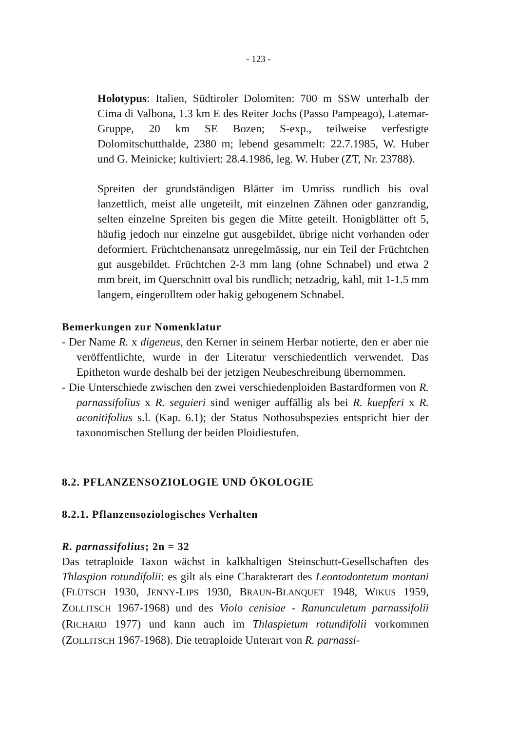- 123 -
Holotypus: Italien, Südtiroler Dolomiten: 700 m SSW unterhalb der Cima di Valbona, 1.3 km E des Reiter Jochs (Passo Pampeago), Latemar-Gruppe, 20 km SE Bozen; S-exp., teilweise verfestigte Dolomitschutthalde, 2380 m; lebend gesammelt: 22.7.1985, W. Huber und G. Meinicke; kultiviert: 28.4.1986, leg. W. Huber (ZT, Nr. 23788).
Spreiten der grundständigen Blätter im Umriss rundlich bis oval lanzettlich, meist alle ungeteilt, mit einzelnen Zähnen oder ganzrandig, selten einzelne Spreiten bis gegen die Mitte geteilt. Honigblätter oft 5, häufig jedoch nur einzelne gut ausgebildet, übrige nicht vorhanden oder deformiert. Früchtchenansatz unregelmässig, nur ein Teil der Früchtchen gut ausgebildet. Früchtchen 2-3 mm lang (ohne Schnabel) und etwa 2 mm breit, im Querschnitt oval bis rundlich; netzadrig, kahl, mit 1-1.5 mm langem, eingerolltem oder hakig gebogenem Schnabel.
Bemerkungen zur Nomenklatur
- Der Name R. x digeneus, den Kerner in seinem Herbar notierte, den er aber nie veröffentlichte, wurde in der Literatur verschiedentlich verwendet. Das Epitheton wurde deshalb bei der jetzigen Neubeschreibung übernommen.
- Die Unterschiede zwischen den zwei verschiedenploiden Bastardformen von R. parnassifolius x R. seguieri sind weniger auffällig als bei R. kuepferi x R. aconitifolius s.l. (Kap. 6.1); der Status Nothosubspezies entspricht hier der taxonomischen Stellung der beiden Ploidiestufen.
8.2. PFLANZENSOZIOLOGIE UND ÖKOLOGIE
8.2.1. Pflanzensoziologisches Verhalten
R. parnassifolius; 2n = 32
Das tetraploide Taxon wächst in kalkhaltigen Steinschutt-Gesellschaften des Thlaspion rotundifolii: es gilt als eine Charakterart des Leontodontetum montani (FLÜTSCH 1930, JENNY-LIPS 1930, BRAUN-BLANQUET 1948, WIKUS 1959, ZOLLITSCH 1967-1968) und des Violo cenisiae - Ranunculetum parnassifolii (RICHARD 1977) und kann auch im Thlaspietum rotundifolii vorkommen (ZOLLITSCH 1967-1968). Die tetraploide Unterart von R. parnassi-